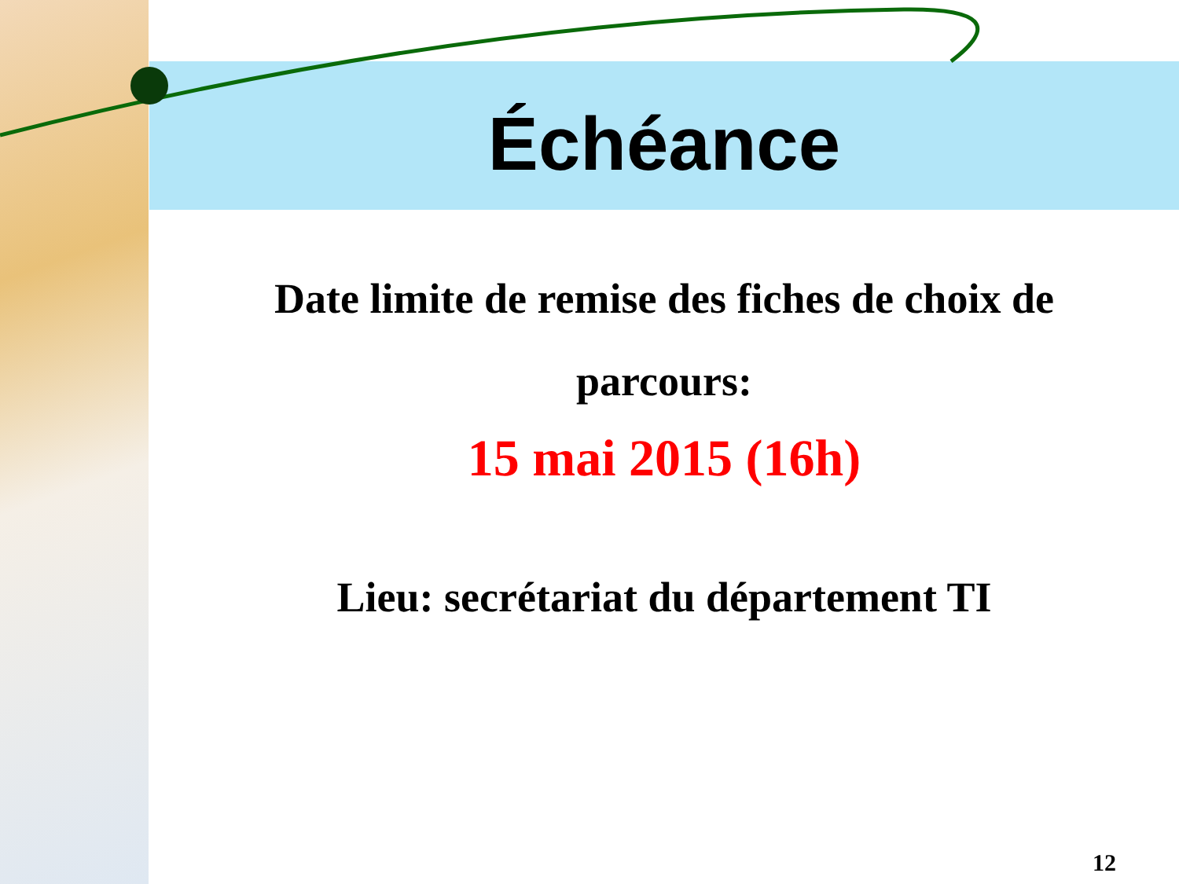Échéance
Date limite de remise des fiches de choix de
parcours:
15 mai 2015 (16h)
Lieu: secrétariat du département TI
12